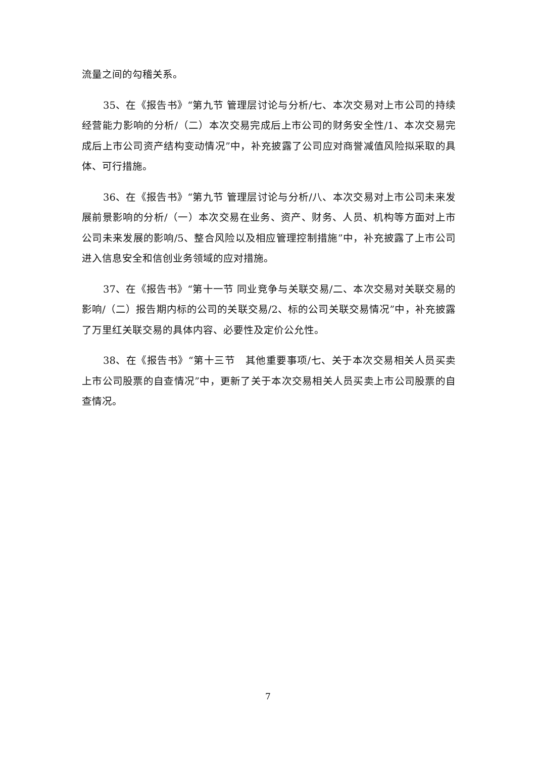流量之间的勾稽关系。
35、在《报告书》“第九节 管理层讨论与分析/七、本次交易对上市公司的持续经营能力影响的分析/（二）本次交易完成后上市公司的财务安全性/1、本次交易完成后上市公司资产结构变动情况”中，补充披露了公司应对商誉减值风险拟采取的具体、可行措施。
36、在《报告书》“第九节 管理层讨论与分析/八、本次交易对上市公司未来发展前景影响的分析/（一）本次交易在业务、资产、财务、人员、机构等方面对上市公司未来发展的影响/5、整合风险以及相应管理控制措施”中，补充披露了上市公司进入信息安全和信创业务领域的应对措施。
37、在《报告书》“第十一节 同业竞争与关联交易/二、本次交易对关联交易的影响/（二）报告期内标的公司的关联交易/2、标的公司关联交易情况”中，补充披露了万里红关联交易的具体内容、必要性及定价公允性。
38、在《报告书》“第十三节　其他重要事项/七、关于本次交易相关人员买卖上市公司股票的自查情况”中，更新了关于本次交易相关人员买卖上市公司股票的自查情况。
7